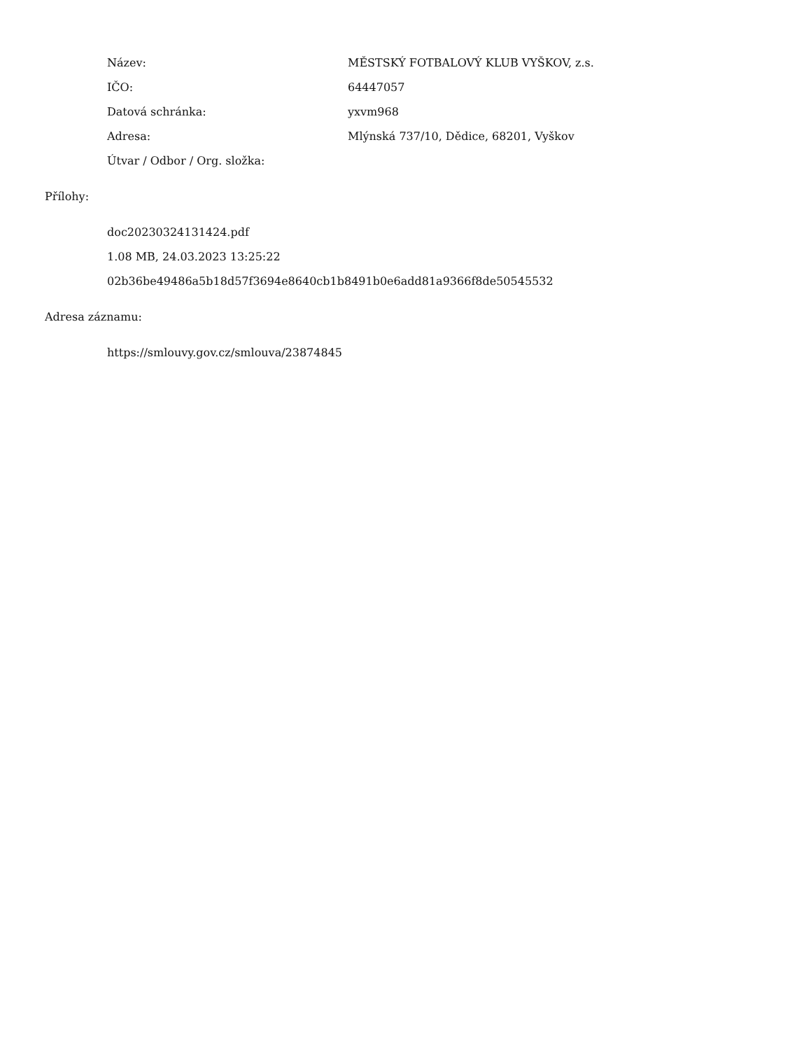Název: MĚSTSKÝ FOTBALOVÝ KLUB VYŠKOV, z.s.
IČO: 64447057
Datová schránka: yxvm968
Adresa: Mlýnská 737/10, Dědice, 68201, Vyškov
Útvar / Odbor / Org. složka:
Přílohy:
doc20230324131424.pdf
1.08 MB, 24.03.2023 13:25:22
02b36be49486a5b18d57f3694e8640cb1b8491b0e6add81a9366f8de50545532
Adresa záznamu:
https://smlouvy.gov.cz/smlouva/23874845